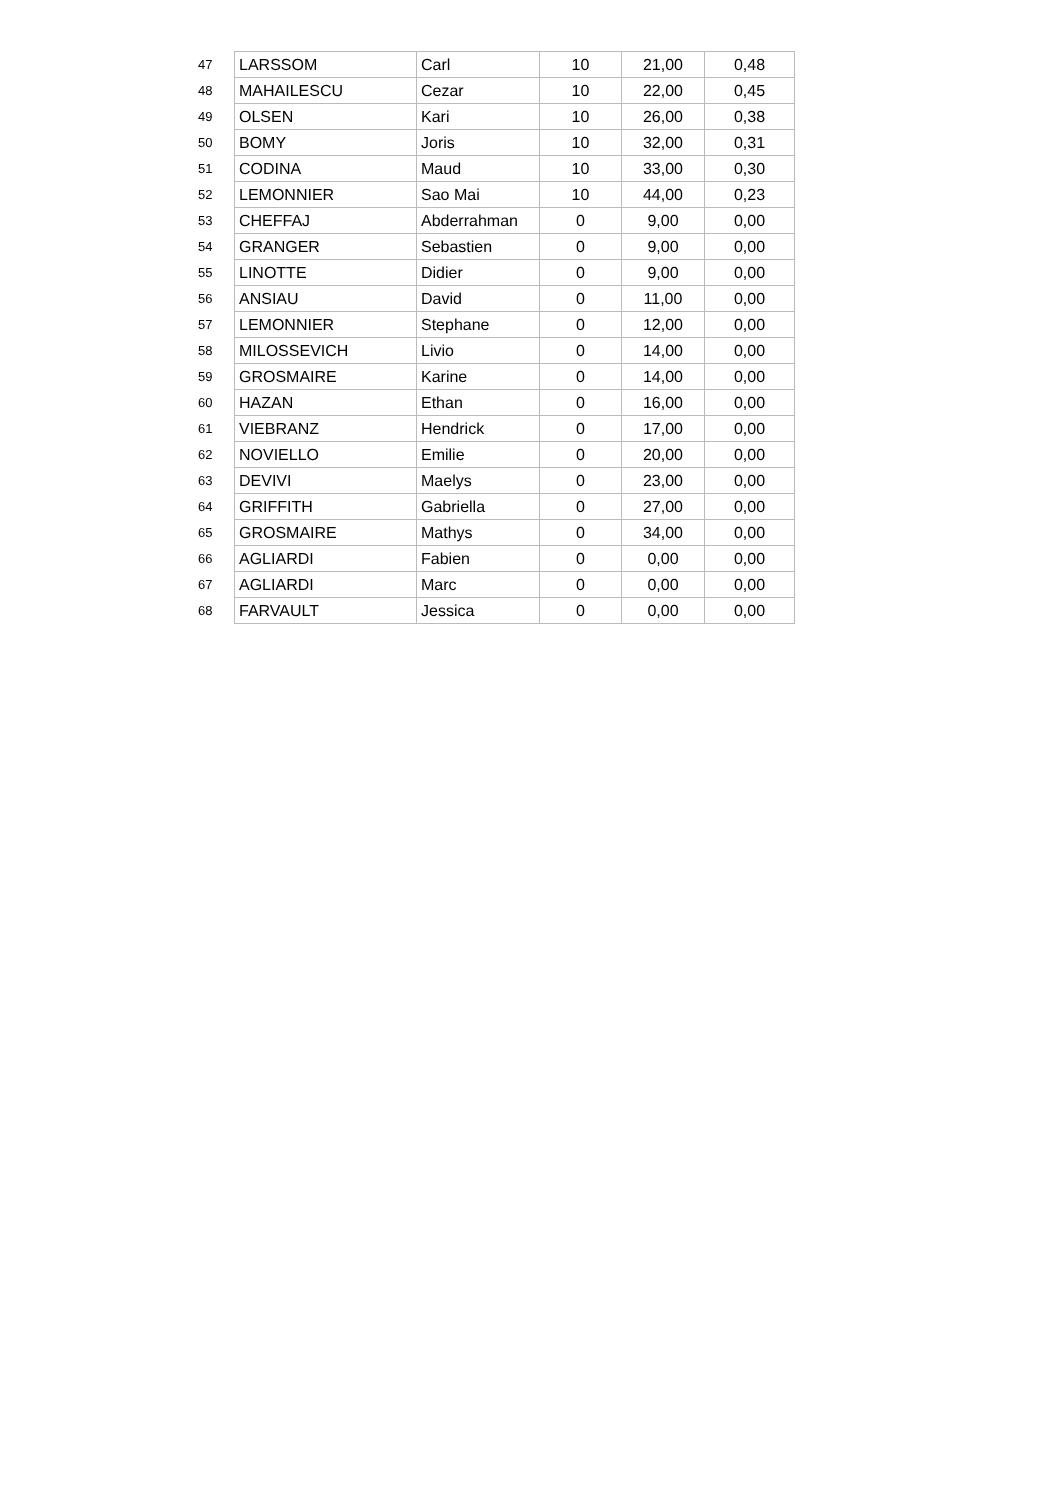| 47 | LARSSOM | Carl | 10 | 21,00 | 0,48 |
| 48 | MAHAILESCU | Cezar | 10 | 22,00 | 0,45 |
| 49 | OLSEN | Kari | 10 | 26,00 | 0,38 |
| 50 | BOMY | Joris | 10 | 32,00 | 0,31 |
| 51 | CODINA | Maud | 10 | 33,00 | 0,30 |
| 52 | LEMONNIER | Sao Mai | 10 | 44,00 | 0,23 |
| 53 | CHEFFAJ | Abderrahman | 0 | 9,00 | 0,00 |
| 54 | GRANGER | Sebastien | 0 | 9,00 | 0,00 |
| 55 | LINOTTE | Didier | 0 | 9,00 | 0,00 |
| 56 | ANSIAU | David | 0 | 11,00 | 0,00 |
| 57 | LEMONNIER | Stephane | 0 | 12,00 | 0,00 |
| 58 | MILOSSEVICH | Livio | 0 | 14,00 | 0,00 |
| 59 | GROSMAIRE | Karine | 0 | 14,00 | 0,00 |
| 60 | HAZAN | Ethan | 0 | 16,00 | 0,00 |
| 61 | VIEBRANZ | Hendrick | 0 | 17,00 | 0,00 |
| 62 | NOVIELLO | Emilie | 0 | 20,00 | 0,00 |
| 63 | DEVIVI | Maelys | 0 | 23,00 | 0,00 |
| 64 | GRIFFITH | Gabriella | 0 | 27,00 | 0,00 |
| 65 | GROSMAIRE | Mathys | 0 | 34,00 | 0,00 |
| 66 | AGLIARDI | Fabien | 0 | 0,00 | 0,00 |
| 67 | AGLIARDI | Marc | 0 | 0,00 | 0,00 |
| 68 | FARVAULT | Jessica | 0 | 0,00 | 0,00 |